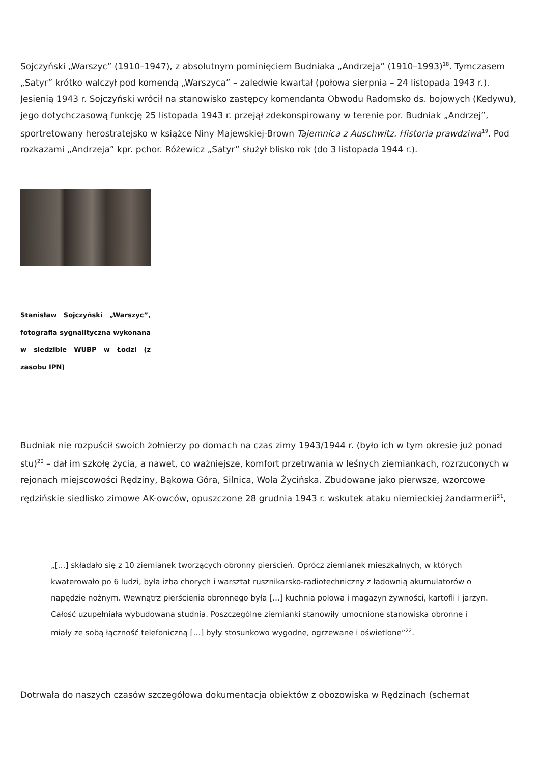Sojczyński „Warszyc” (1910–1947), z absolutnym pominięciem Budniaka „Andrzeja” (1910–1993)<sup>18</sup>. Tymczasem „Satyr” krótko walczył pod komendą „Warszyca” – zaledwie kwartał (połowa sierpnia – 24 listopada 1943 r.). Jesienią 1943 r. Sojczyński wrócił na stanowisko zastępcy komendanta Obwodu Radomsko ds. bojowych (Kedywu), jego dotychczasową funkcję 25 listopada 1943 r. przejął zdekonspirowany w terenie por. Budniak „Andrzej”, sportretowany herostratejsko w książce Niny Majewskiej-Brown Tajemnica z Auschwitz. Historia prawdziwa<sup>19</sup>. Pod rozkazami „Andrzeja” kpr. pchor. Różewicz „Satyr” służył blisko rok (do 3 listopada 1944 r.).
Stanisław Sojczyński „Warszyc”, fotografia sygnalityczna wykonana w siedzibie WUBP w Łodzi (z zasobu IPN)
Budniak nie rozpuścił swoich żołnierzy po domach na czas zimy 1943/1944 r. (było ich w tym okresie już ponad stu)<sup>20</sup> – dał im szkołę życia, a nawet, co ważniejsze, komfort przetrwania w leśnych ziemiankach, rozrzuconych w rejonach miejscowości Rędziny, Bąkowa Góra, Silnica, Wola Życińska. Zbudowane jako pierwsze, wzorcowe rędzińskie siedlisko zimowe AK-owców, opuszczone 28 grudnia 1943 r. wskutek ataku niemieckiej żandarmerii<sup>21</sup>,
„[…] składało się z 10 ziemianek tworzących obronny pierścień. Oprócz ziemianek mieszkalnych, w których kwaterowało po 6 ludzi, była izba chorych i warsztat rusznikarsko-radiotechniczny z ładownią akumulatorów o napędzie nożnym. Wewnątrz pierścienia obronnego była […] kuchnia polowa i magazyn żywności, kartofli i jarzyn. Całość uzupełniała wybudowana studnia. Poszczególne ziemianki stanowiły umocnione stanowiska obronne i miały ze sobą łączność telefoniczną […] były stosunkowo wygodne, ogrzewane i oświetlone”<sup>22</sup>.
Dotrwała do naszych czasów szczegółowa dokumentacja obiektów z obozowiska w Rędzinach (schemat